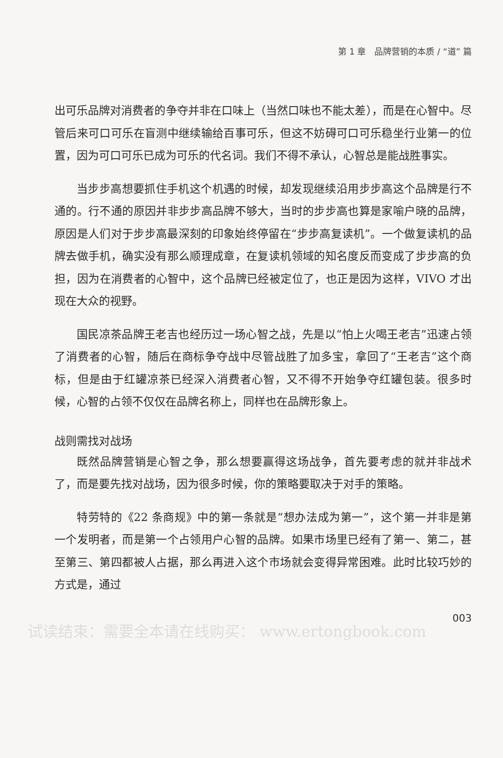第 1 章　品牌营销的本质 / “道” 篇
出可乐品牌对消费者的争夺并非在口味上（当然口味也不能太差），而是在心智中。尽管后来可口可乐在盲测中继续输给百事可乐，但这不妨碍可口可乐稳坐行业第一的位置，因为可口可乐已成为可乐的代名词。我们不得不承认，心智总是能战胜事实。
当步步高想要抓住手机这个机遇的时候，却发现继续沿用步步高这个品牌是行不通的。行不通的原因并非步步高品牌不够大，当时的步步高也算是家喻户晓的品牌，原因是人们对于步步高最深刻的印象始终停留在“步步高复读机”。一个做复读机的品牌去做手机，确实没有那么顺理成章，在复读机领域的知名度反而变成了步步高的负担，因为在消费者的心智中，这个品牌已经被定位了，也正是因为这样，VIVO 才出现在大众的视野。
国民凉茶品牌王老吉也经历过一场心智之战，先是以“怕上火喝王老吉”迅速占领了消费者的心智，随后在商标争夺战中尽管战胜了加多宝，拿回了“王老吉”这个商标，但是由于红罐凉茶已经深入消费者心智，又不得不开始争夺红罐包装。很多时候，心智的占领不仅仅在品牌名称上，同样也在品牌形象上。
战则需找对战场
既然品牌营销是心智之争，那么想要赢得这场战争，首先要考虑的就并非战术了，而是要先找对战场，因为很多时候，你的策略要取决于对手的策略。
特劳特的《22 条商规》中的第一条就是“想办法成为第一”，这个第一并非是第一个发明者，而是第一个占领用户心智的品牌。如果市场里已经有了第一、第二，甚至第三、第四都被人占据，那么再进入这个市场就会变得异常困难。此时比较巧妙的方式是，通过
003
试读结束：需要全本请在线购买： www.ertongbook.com